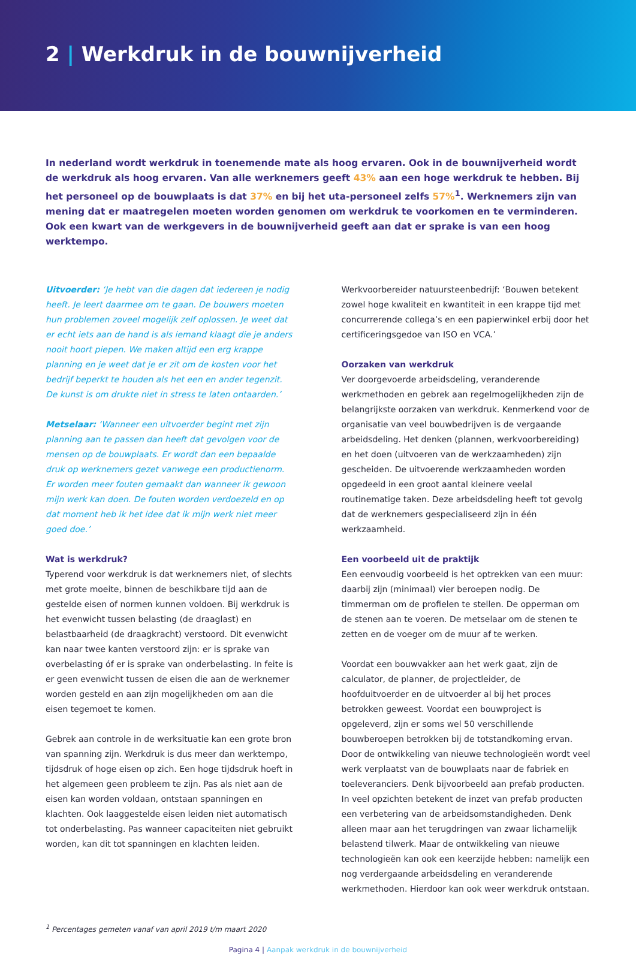2 | Werkdruk in de bouwnijverheid
In nederland wordt werkdruk in toenemende mate als hoog ervaren. Ook in de bouwnijverheid wordt de werkdruk als hoog ervaren. Van alle werknemers geeft 43% aan een hoge werkdruk te hebben. Bij het personeel op de bouwplaats is dat 37% en bij het uta-personeel zelfs 57%<sup>1</sup>. Werknemers zijn van mening dat er maatregelen moeten worden genomen om werkdruk te voorkomen en te verminderen. Ook een kwart van de werkgevers in de bouwnijverheid geeft aan dat er sprake is van een hoog werktempo.
Uitvoerder: ‘Je hebt van die dagen dat iedereen je nodig heeft. Je leert daarmee om te gaan. De bouwers moeten hun problemen zoveel mogelijk zelf oplossen. Je weet dat er echt iets aan de hand is als iemand klaagt die je anders nooit hoort piepen. We maken altijd een erg krappe planning en je weet dat je er zit om de kosten voor het bedrijf beperkt te houden als het een en ander tegenzit. De kunst is om drukte niet in stress te laten ontaarden.’
Metselaar: ‘Wanneer een uitvoerder begint met zijn planning aan te passen dan heeft dat gevolgen voor de mensen op de bouwplaats. Er wordt dan een bepaalde druk op werknemers gezet vanwege een productienorm. Er worden meer fouten gemaakt dan wanneer ik gewoon mijn werk kan doen. De fouten worden verdoezeld en op dat moment heb ik het idee dat ik mijn werk niet meer goed doe.’
Wat is werkdruk?
Typerend voor werkdruk is dat werknemers niet, of slechts met grote moeite, binnen de beschikbare tijd aan de gestelde eisen of normen kunnen voldoen. Bij werkdruk is het evenwicht tussen belasting (de draaglast) en belastbaarheid (de draagkracht) verstoord. Dit evenwicht kan naar twee kanten verstoord zijn: er is sprake van overbelasting óf er is sprake van onderbelasting. In feite is er geen evenwicht tussen de eisen die aan de werknemer worden gesteld en aan zijn mogelijkheden om aan die eisen tegemoet te komen.
Gebrek aan controle in de werksituatie kan een grote bron van spanning zijn. Werkdruk is dus meer dan werktempo, tijdsdruk of hoge eisen op zich. Een hoge tijdsdruk hoeft in het algemeen geen probleem te zijn. Pas als niet aan de eisen kan worden voldaan, ontstaan spanningen en klachten. Ook laaggestelde eisen leiden niet automatisch tot onderbelasting. Pas wanneer capaciteiten niet gebruikt worden, kan dit tot spanningen en klachten leiden.
Werkvoorbereider natuursteenbedrijf: ‘Bouwen betekent zowel hoge kwaliteit en kwantiteit in een krappe tijd met concurrerende collega’s en een papierwinkel erbij door het certificeringsgedoe van ISO en VCA.’
Oorzaken van werkdruk
Ver doorgevoerde arbeidsdeling, veranderende werkmethoden en gebrek aan regelmogelijkheden zijn de belangrijkste oorzaken van werkdruk. Kenmerkend voor de organisatie van veel bouwbedrijven is de vergaande arbeidsdeling. Het denken (plannen, werkvoorbereiding) en het doen (uitvoeren van de werkzaamheden) zijn gescheiden. De uitvoerende werkzaamheden worden opgedeeld in een groot aantal kleinere veelal routinematige taken. Deze arbeidsdeling heeft tot gevolg dat de werknemers gespecialiseerd zijn in één werkzaamheid.
Een voorbeeld uit de praktijk
Een eenvoudig voorbeeld is het optrekken van een muur: daarbij zijn (minimaal) vier beroepen nodig. De timmerman om de profielen te stellen. De opperman om de stenen aan te voeren. De metselaar om de stenen te zetten en de voeger om de muur af te werken.
Voordat een bouwvakker aan het werk gaat, zijn de calculator, de planner, de projectleider, de hoofduitvoerder en de uitvoerder al bij het proces betrokken geweest. Voordat een bouwproject is opgeleverd, zijn er soms wel 50 verschillende bouwberoepen betrokken bij de totstandkoming ervan. Door de ontwikkeling van nieuwe technologieën wordt veel werk verplaatst van de bouwplaats naar de fabriek en toeleveranciers. Denk bijvoorbeeld aan prefab producten. In veel opzichten betekent de inzet van prefab producten een verbetering van de arbeidsomstandigheden. Denk alleen maar aan het terugdringen van zwaar lichamelijk belastend tilwerk. Maar de ontwikkeling van nieuwe technologieën kan ook een keerzijde hebben: namelijk een nog verdergaande arbeidsdeling en veranderende werkmethoden. Hierdoor kan ook weer werkdruk ontstaan.
<sup>1</sup> Percentages gemeten vanaf van april 2019 t/m maart 2020
Pagina 4 | Aanpak werkdruk in de bouwnijverheid